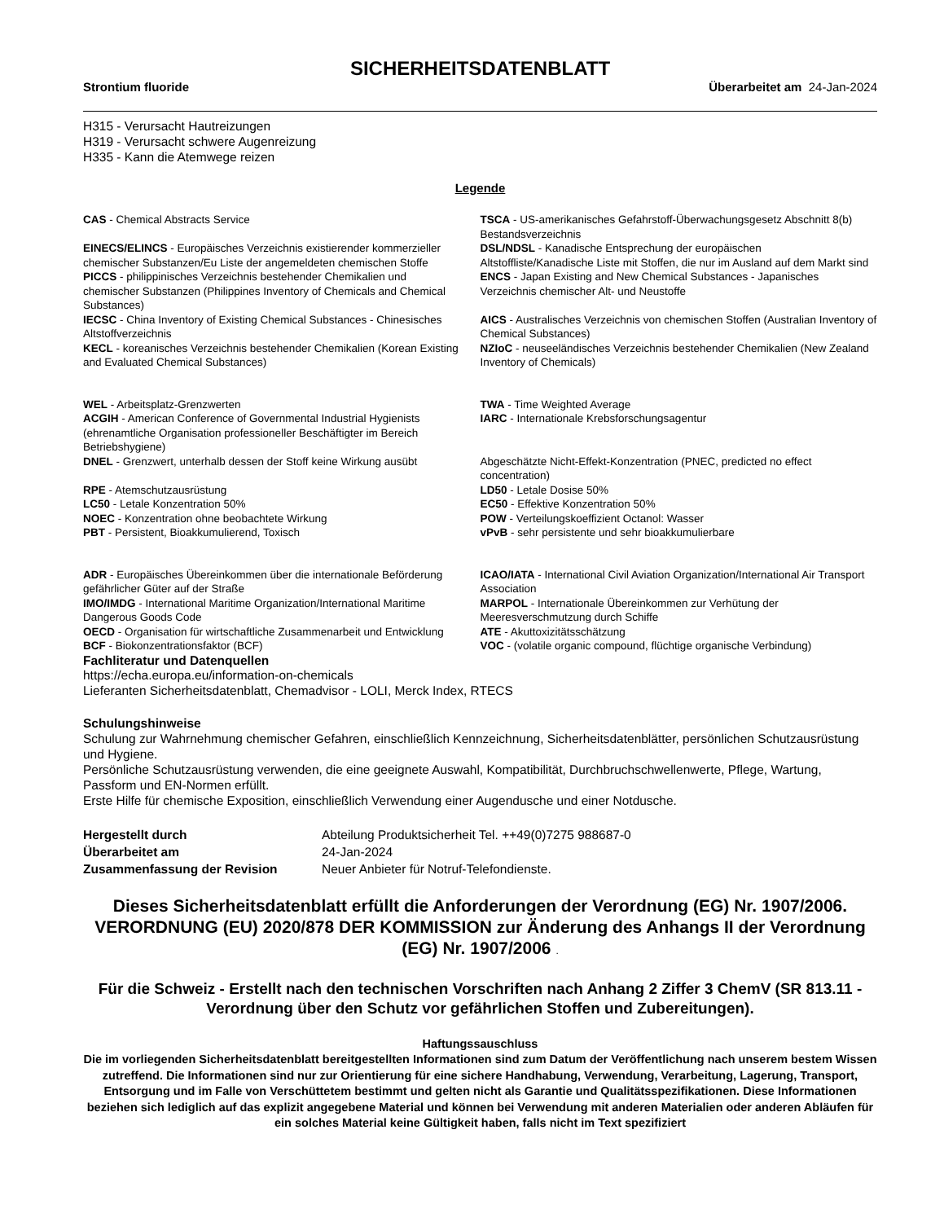SICHERHEITSDATENBLATT
Strontium fluoride Überarbeitet am 24-Jan-2024
H315 - Verursacht Hautreizungen
H319 - Verursacht schwere Augenreizung
H335 - Kann die Atemwege reizen
Legende
| CAS - Chemical Abstracts Service | TSCA - US-amerikanisches Gefahrstoff-Überwachungsgesetz Abschnitt 8(b) Bestandsverzeichnis |
| EINECS/ELINCS - Europäisches Verzeichnis existierender kommerzieller chemischer Substanzen/Eu Liste der angemeldeten chemischen Stoffe | DSL/NDSL - Kanadische Entsprechung der europäischen Altstoffliste/Kanadische Liste mit Stoffen, die nur im Ausland auf dem Markt sind |
| PICCS - philippinisches Verzeichnis bestehender Chemikalien und chemischer Substanzen (Philippines Inventory of Chemicals and Chemical Substances) | ENCS - Japan Existing and New Chemical Substances - Japanisches Verzeichnis chemischer Alt- und Neustoffe |
| IECSC - China Inventory of Existing Chemical Substances - Chinesisches Altstoffverzeichnis | AICS - Australisches Verzeichnis von chemischen Stoffen (Australian Inventory of Chemical Substances) |
| KECL - koreanisches Verzeichnis bestehender Chemikalien (Korean Existing and Evaluated Chemical Substances) | NZIoC - neuseeländisches Verzeichnis bestehender Chemikalien (New Zealand Inventory of Chemicals) |
| WEL - Arbeitsplatz-Grenzwerten | TWA - Time Weighted Average |
| ACGIH - American Conference of Governmental Industrial Hygienists (ehrenamtliche Organisation professioneller Beschäftigter im Bereich Betriebshygiene) | IARC - Internationale Krebsforschungsagentur |
| DNEL - Grenzwert, unterhalb dessen der Stoff keine Wirkung ausübt | Abgeschätzte Nicht-Effekt-Konzentration (PNEC, predicted no effect concentration) |
| RPE - Atemschutzausrüstung | LD50 - Letale Dosise 50% |
| LC50 - Letale Konzentration 50% | EC50 - Effektive Konzentration 50% |
| NOEC - Konzentration ohne beobachtete Wirkung | POW - Verteilungskoeffizient Octanol: Wasser |
| PBT - Persistent, Bioakkumulierend, Toxisch | vPvB - sehr persistente und sehr bioakkumulierbare |
| ADR - Europäisches Übereinkommen über die internationale Beförderung gefährlicher Güter auf der Straße | ICAO/IATA - International Civil Aviation Organization/International Air Transport Association |
| IMO/IMDG - International Maritime Organization/International Maritime Dangerous Goods Code | MARPOL - Internationale Übereinkommen zur Verhütung der Meeresverschmutzung durch Schiffe |
| OECD - Organisation für wirtschaftliche Zusammenarbeit und Entwicklung | ATE - Akuttoxizitätsschätzung |
| BCF - Biokonzentrationsfaktor (BCF) | VOC - (volatile organic compound, flüchtige organische Verbindung) |
Fachliteratur und Datenquellen
https://echa.europa.eu/information-on-chemicals
Lieferanten Sicherheitsdatenblatt, Chemadvisor - LOLI, Merck Index, RTECS
Schulungshinweise
Schulung zur Wahrnehmung chemischer Gefahren, einschließlich Kennzeichnung, Sicherheitsdatenblätter, persönlichen Schutzausrüstung und Hygiene.
Persönliche Schutzausrüstung verwenden, die eine geeignete Auswahl, Kompatibilität, Durchbruchschwellenwerte, Pflege, Wartung, Passform und EN-Normen erfüllt.
Erste Hilfe für chemische Exposition, einschließlich Verwendung einer Augendusche und einer Notdusche.
| Hergestellt durch | Abteilung Produktsicherheit Tel. ++49(0)7275 988687-0 |
| Überarbeitet am | 24-Jan-2024 |
| Zusammenfassung der Revision | Neuer Anbieter für Notruf-Telefondienste. |
Dieses Sicherheitsdatenblatt erfüllt die Anforderungen der Verordnung (EG) Nr. 1907/2006. VERORDNUNG (EU) 2020/878 DER KOMMISSION zur Änderung des Anhangs II der Verordnung (EG) Nr. 1907/2006 .
Für die Schweiz - Erstellt nach den technischen Vorschriften nach Anhang 2 Ziffer 3 ChemV (SR 813.11 - Verordnung über den Schutz vor gefährlichen Stoffen und Zubereitungen).
Haftungssauschluss
Die im vorliegenden Sicherheitsdatenblatt bereitgestellten Informationen sind zum Datum der Veröffentlichung nach unserem bestem Wissen zutreffend. Die Informationen sind nur zur Orientierung für eine sichere Handhabung, Verwendung, Verarbeitung, Lagerung, Transport, Entsorgung und im Falle von Verschüttetem bestimmt und gelten nicht als Garantie und Qualitätsspezifikationen. Diese Informationen beziehen sich lediglich auf das explizit angegebene Material und können bei Verwendung mit anderen Materialien oder anderen Abläufen für ein solches Material keine Gültigkeit haben, falls nicht im Text spezifiziert